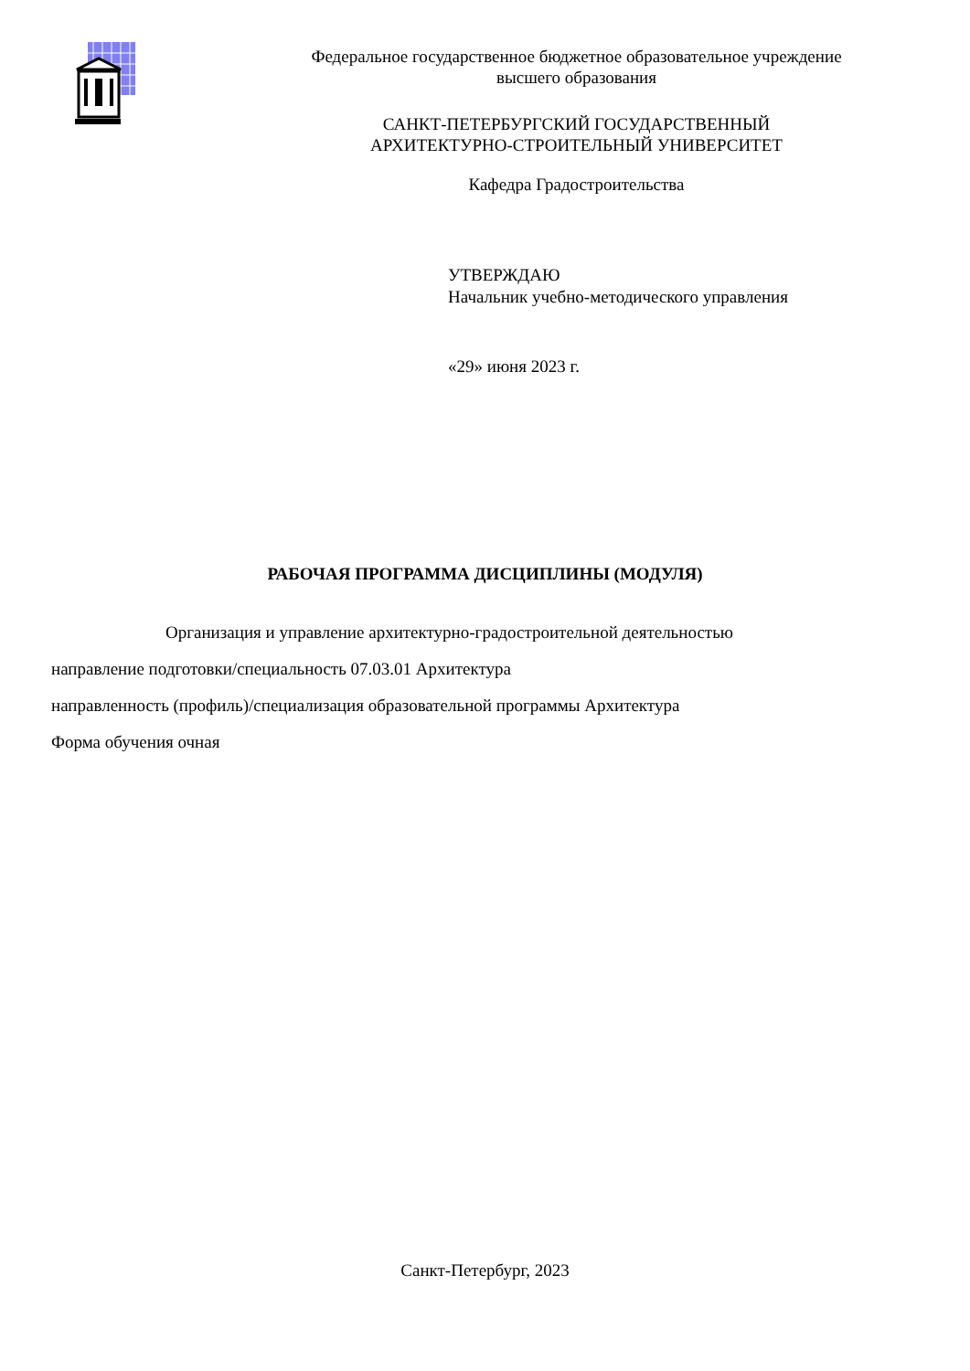Федеральное государственное бюджетное образовательное учреждение
высшего образования
САНКТ-ПЕТЕРБУРГСКИЙ ГОСУДАРСТВЕННЫЙ
АРХИТЕКТУРНО-СТРОИТЕЛЬНЫЙ УНИВЕРСИТЕТ
Кафедра Градостроительства
УТВЕРЖДАЮ
Начальник учебно-методического управления
«29» июня 2023 г.
РАБОЧАЯ ПРОГРАММА ДИСЦИПЛИНЫ (МОДУЛЯ)
Организация и управление архитектурно-градостроительной деятельностью
направление подготовки/специальность 07.03.01 Архитектура
направленность (профиль)/специализация образовательной программы Архитектура
Форма обучения очная
Санкт-Петербург, 2023